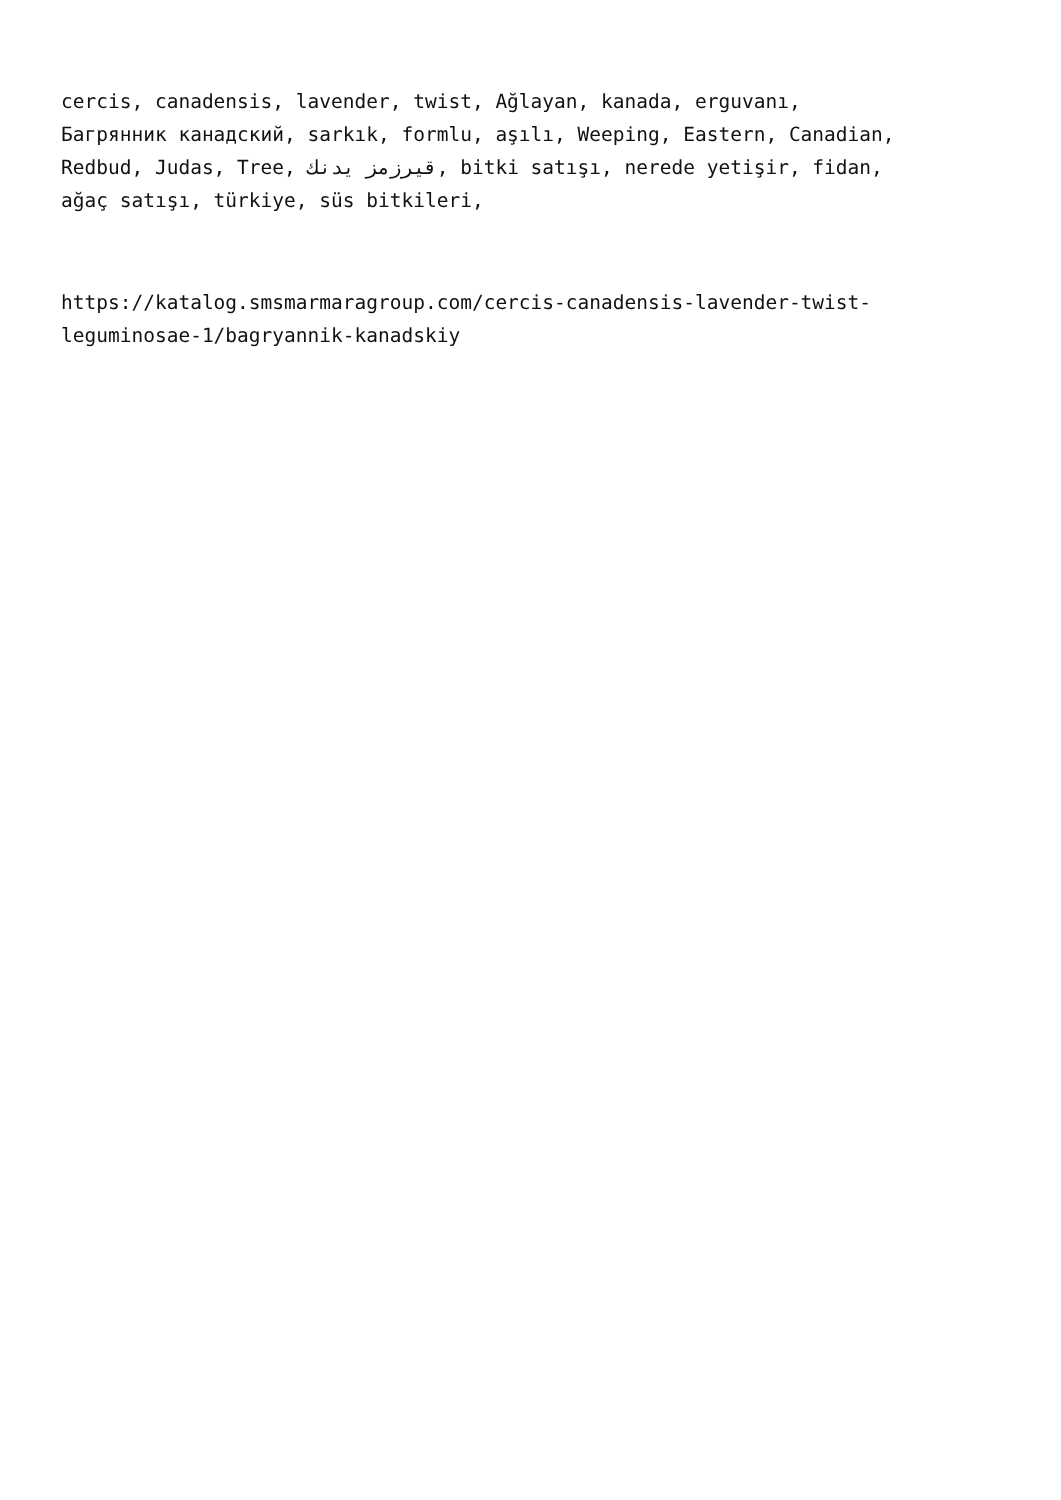cercis, canadensis, lavender, twist, Ağlayan, kanada, erguvanı,
Багрянник канадский, sarkık, formlu, aşılı, Weeping, Eastern, Canadian,
Redbud, Judas, Tree, قيرزمز يدنك, bitki satışı, nerede yetişir, fidan,
ağaç satışı, türkiye, süs bitkileri,
https://katalog.smsmarmaragroup.com/cercis-canadensis-lavender-twist-
leguminosae-1/bagryannik-kanadskiy